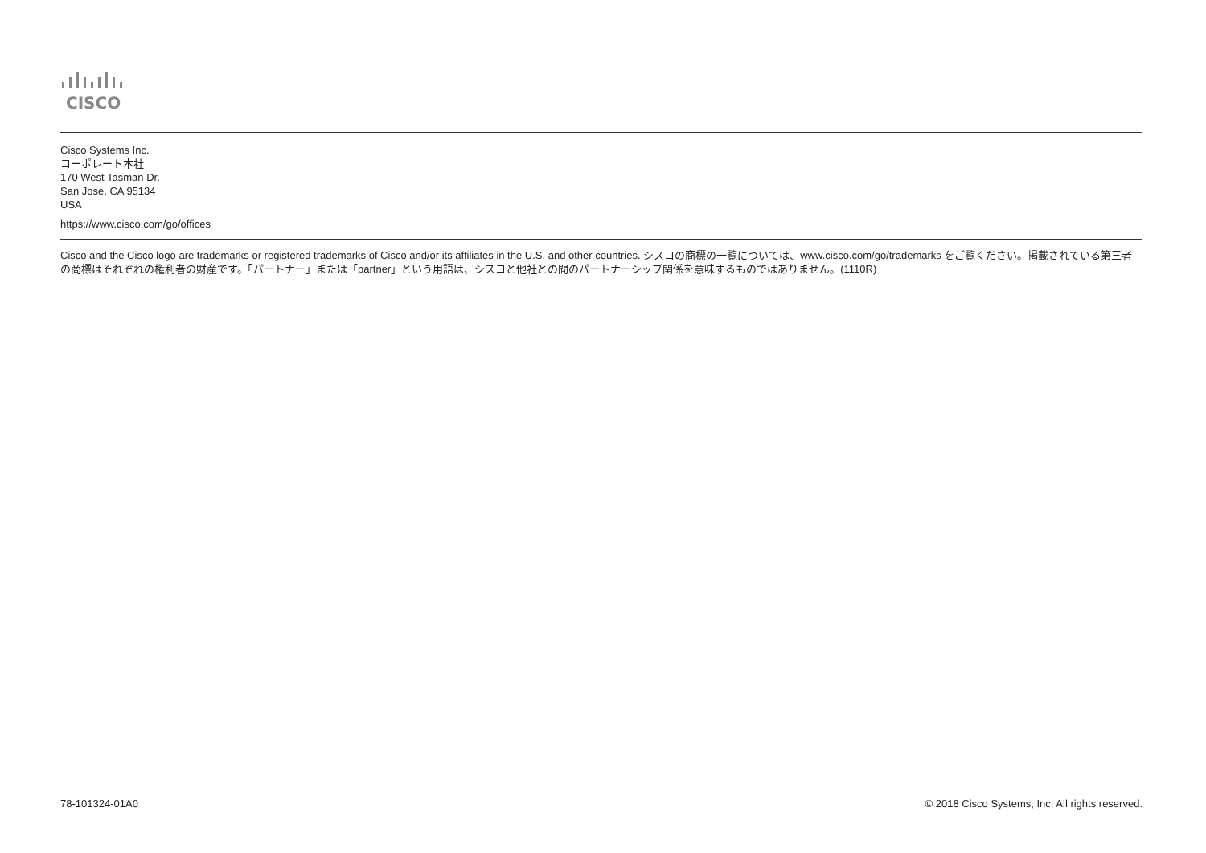CISCO
Cisco Systems Inc.
コーポレート本社
170 West Tasman Dr.
San Jose, CA 95134
USA
https://www.cisco.com/go/offices
Cisco and the Cisco logo are trademarks or registered trademarks of Cisco and/or its affiliates in the U.S. and other countries. シスコの商標の一覧については、www.cisco.com/go/trademarks をご覧ください。掲載されている第三者の商標はそれぞれの権利者の財産です。「パートナー」または「partner」という用語は、シスコと他社との間のパートナーシップ関係を意味するものではありません。(1110R)
78-101324-01A0 © 2018 Cisco Systems, Inc. All rights reserved.